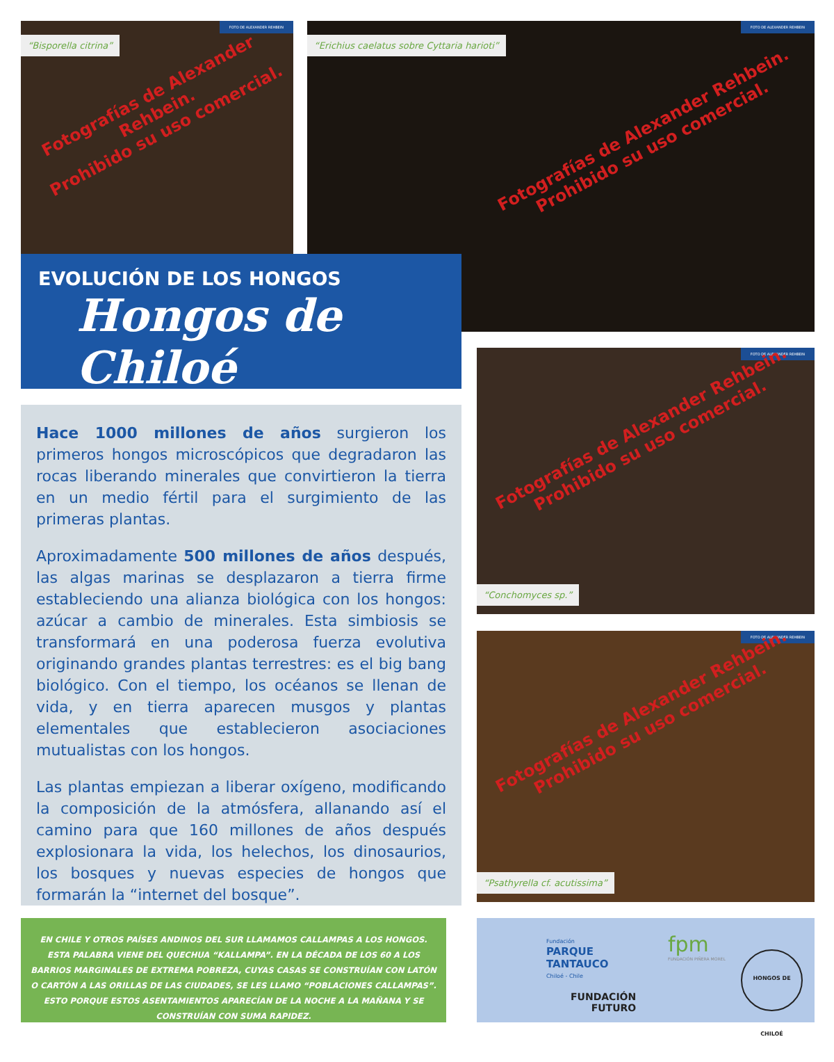FOTO DE ALEXANDER REHBEIN
“Bisporella citrina”
Fotografías de Alexander Rehbein.
Prohibido su uso comercial.
FOTO DE ALEXANDER REHBEIN
“Erichius caelatus sobre Cyttaria harioti”
Fotografías de Alexander Rehbein.
Prohibido su uso comercial.
EVOLUCIÓN DE LOS HONGOS
Hongos de Chiloé
Hace 1000 millones de años surgieron los primeros hongos microscópicos que degradaron las rocas liberando minerales que convirtieron la tierra en un medio fértil para el surgimiento de las primeras plantas.
Aproximadamente 500 millones de años después, las algas marinas se desplazaron a tierra firme estableciendo una alianza biológica con los hongos: azúcar a cambio de minerales. Esta simbiosis se transformará en una poderosa fuerza evolutiva originando grandes plantas terrestres: es el big bang biológico. Con el tiempo, los océanos se llenan de vida, y en tierra aparecen musgos y plantas elementales que establecieron asociaciones mutualistas con los hongos.
Las plantas empiezan a liberar oxígeno, modificando la composición de la atmósfera, allanando así el camino para que 160 millones de años después explosionara la vida, los helechos, los dinosaurios, los bosques y nuevas especies de hongos que formarán la “internet del bosque”.
FOTO DE ALEXANDER REHBEIN
Fotografías de Alexander Rehbein.
Prohibido su uso comercial.
“Conchomyces sp.”
FOTO DE ALEXANDER REHBEIN
Fotografías de Alexander Rehbein.
Prohibido su uso comercial.
“Psathyrella cf. acutissima”
EN CHILE Y OTROS PAÍSES ANDINOS DEL SUR LLAMAMOS CALLAMPAS A LOS HONGOS. ESTA PALABRA VIENE DEL QUECHUA “KALLAMPA”. EN LA DÉCADA DE LOS 60 A LOS BARRIOS MARGINALES DE EXTREMA POBREZA, CUYAS CASAS SE CONSTRUÍAN CON LATÓN O CARTÓN A LAS ORILLAS DE LAS CIUDADES, SE LES LLAMO “POBLACIONES CALLAMPAS”. ESTO PORQUE ESTOS ASENTAMIENTOS APARECÍAN DE LA NOCHE A LA MAÑANA Y SE CONSTRUÍAN CON SUMA RAPIDEZ.
Fundación
PARQUE
TANTAUCO
Chiloé - Chile
fpm
FUNDACIÓN PIÑERA MOREL
FUNDACIÓN
FUTURO
HONGOS DE CHILOÉ